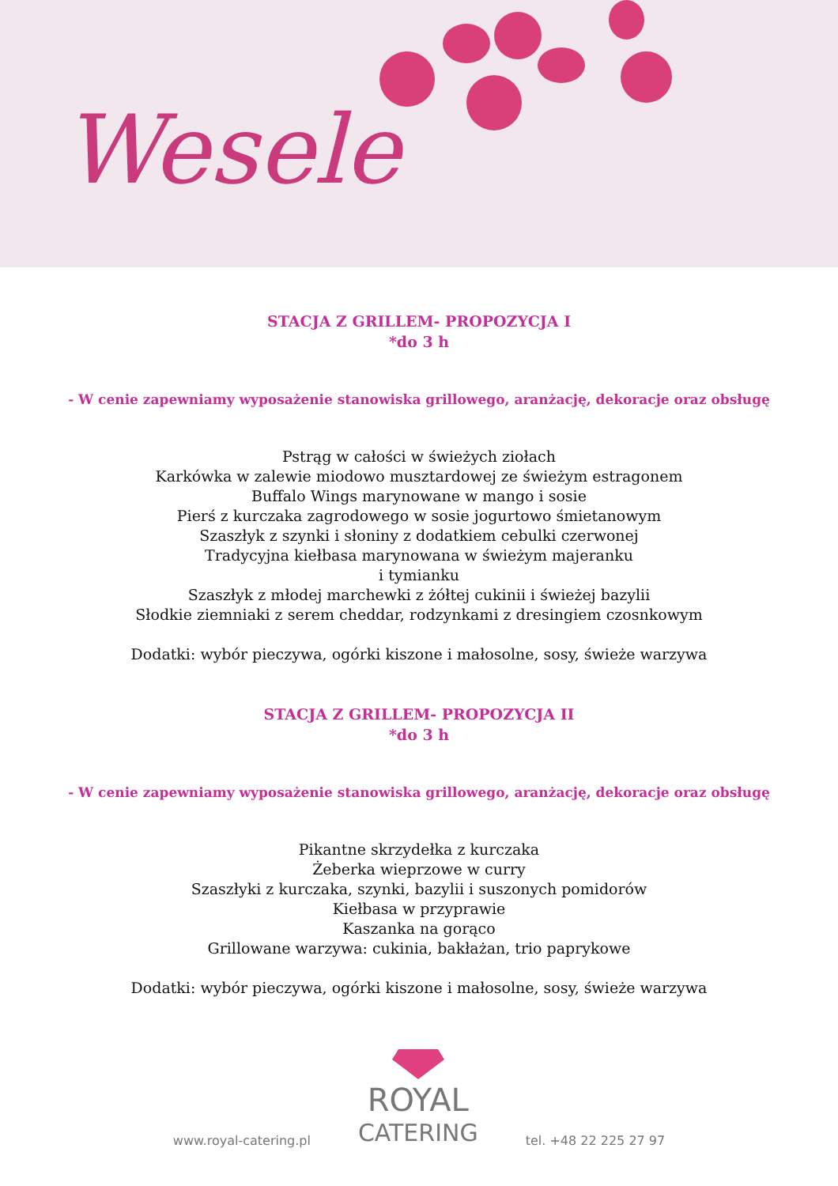Wesele
STACJA Z GRILLEM- PROPOZYCJA I
*do 3 h
- W cenie zapewniamy wyposażenie stanowiska grillowego, aranżację, dekoracje oraz obsługę
Pstrąg w całości w świeżych ziołach
Karkówka w zalewie miodowo musztardowej ze świeżym estragonem
Buffalo Wings marynowane w mango i sosie
Pierś z kurczaka zagrodowego w sosie jogurtowo śmietanowym
Szaszłyk z szynki i słoniny z dodatkiem cebulki czerwonej
Tradycyjna kiełbasa marynowana w świeżym majeranku
i tymianku
Szaszłyk z młodej marchewki z żółtej cukinii i świeżej bazylii
Słodkie ziemniaki z serem cheddar, rodzynkami z dresingiem czosnkowym
Dodatki: wybór pieczywa, ogórki kiszone i małosolne, sosy, świeże warzywa
STACJA Z GRILLEM- PROPOZYCJA II
*do 3 h
- W cenie zapewniamy wyposażenie stanowiska grillowego, aranżację, dekoracje oraz obsługę
Pikantne skrzydełka z kurczaka
Żeberka wieprzowe w curry
Szaszłyki z kurczaka, szynki, bazylii i suszonych pomidorów
Kiełbasa w przyprawie
Kaszanka na gorąco
Grillowane warzywa: cukinia, bakłażan, trio paprykowe
Dodatki: wybór pieczywa, ogórki kiszone i małosolne, sosy, świeże warzywa
www.royal-catering.pl
ROYAL
CATERING
tel. +48 22 225 27 97